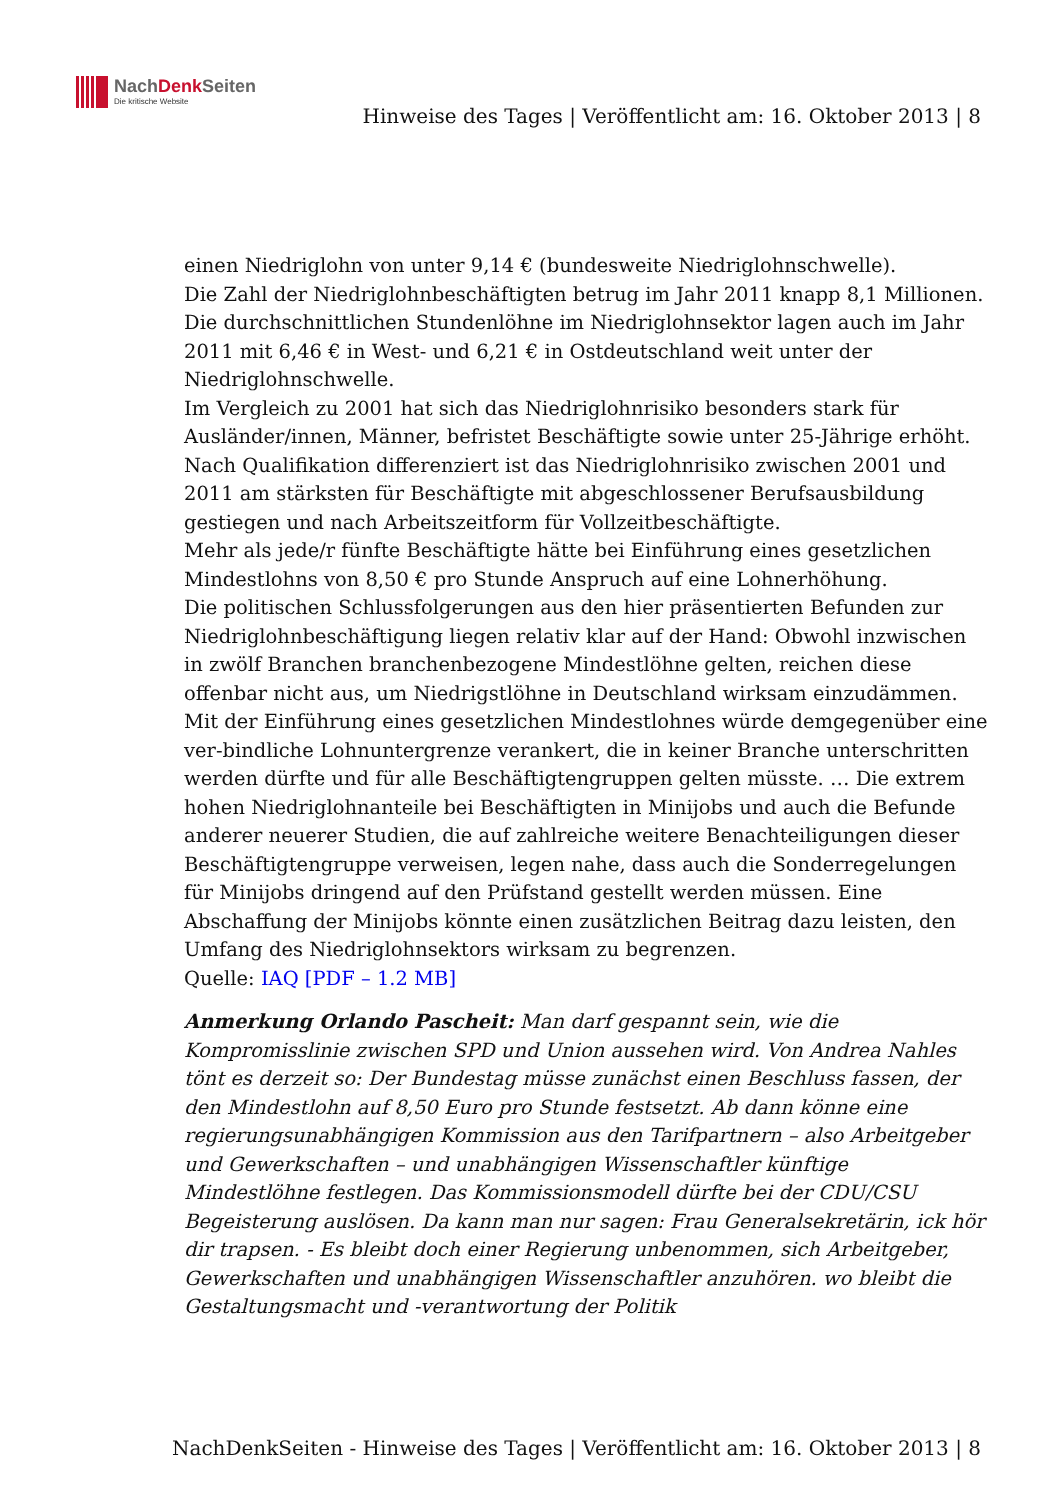NachDenk Seiten
Die kritische Website
Hinweise des Tages | Veröffentlicht am: 16. Oktober 2013 | 8
einen Niedriglohn von unter 9,14 € (bundesweite Niedriglohnschwelle).
Die Zahl der Niedriglohnbeschäftigten betrug im Jahr 2011 knapp 8,1 Millionen.
Die durchschnittlichen Stundenlöhne im Niedriglohnsektor lagen auch im Jahr 2011 mit 6,46 € in West- und 6,21 € in Ostdeutschland weit unter der Niedriglohnschwelle.
Im Vergleich zu 2001 hat sich das Niedriglohnrisiko besonders stark für Ausländer/innen, Männer, befristet Beschäftigte sowie unter 25-Jährige erhöht.
Nach Qualifikation differenziert ist das Niedriglohnrisiko zwischen 2001 und 2011 am stärksten für Beschäftigte mit abgeschlossener Berufsausbildung gestiegen und nach Arbeitszeitform für Vollzeitbeschäftigte.
Mehr als jede/r fünfte Beschäftigte hätte bei Einführung eines gesetzlichen Mindestlohns von 8,50 € pro Stunde Anspruch auf eine Lohnerhöhung.
Die politischen Schlussfolgerungen aus den hier präsentierten Befunden zur Niedriglohnbeschäftigung liegen relativ klar auf der Hand: Obwohl inzwischen in zwölf Branchen branchenbezogene Mindestlöhne gelten, reichen diese offenbar nicht aus, um Niedrigstlöhne in Deutschland wirksam einzudämmen. Mit der Einführung eines gesetzlichen Mindestlohnes würde demgegenüber eine ver-bindliche Lohnuntergrenze verankert, die in keiner Branche unterschritten werden dürfte und für alle Beschäftigtengruppen gelten müsste. … Die extrem hohen Niedriglohnanteile bei Beschäftigten in Minijobs und auch die Befunde anderer neuerer Studien, die auf zahlreiche weitere Benachteiligungen dieser Beschäftigtengruppe verweisen, legen nahe, dass auch die Sonderregelungen für Minijobs dringend auf den Prüfstand gestellt werden müssen. Eine Abschaffung der Minijobs könnte einen zusätzlichen Beitrag dazu leisten, den Umfang des Niedriglohnsektors wirksam zu begrenzen.
Quelle: IAQ [PDF – 1.2 MB]
Anmerkung Orlando Pascheit: Man darf gespannt sein, wie die Kompromisslinie zwischen SPD und Union aussehen wird. Von Andrea Nahles tönt es derzeit so: Der Bundestag müsse zunächst einen Beschluss fassen, der den Mindestlohn auf 8,50 Euro pro Stunde festsetzt. Ab dann könne eine regierungsunabhängigen Kommission aus den Tarifpartnern – also Arbeitgeber und Gewerkschaften – und unabhängigen Wissenschaftler künftige Mindestlöhne festlegen. Das Kommissionsmodell dürfte bei der CDU/CSU Begeisterung auslösen. Da kann man nur sagen: Frau Generalsekretärin, ick hör dir trapsen. - Es bleibt doch einer Regierung unbenommen, sich Arbeitgeber, Gewerkschaften und unabhängigen Wissenschaftler anzuhören. wo bleibt die Gestaltungsmacht und -verantwortung der Politik
NachDenkSeiten - Hinweise des Tages | Veröffentlicht am: 16. Oktober 2013 | 8